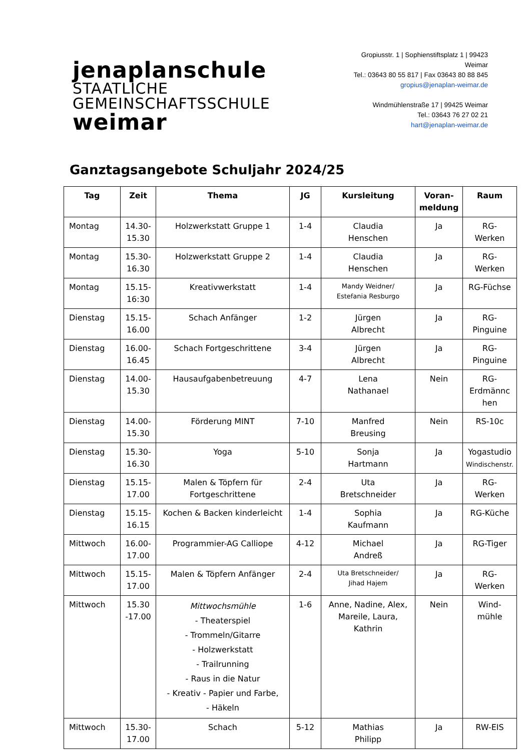jenaplanschule STAATLICHE
GEMEINSCHAFTSSCHULE weimar
Gropiusstr. 1 | Sophienstiftsplatz 1 | 99423 Weimar
Tel.: 03643 80 55 817 | Fax 03643 80 88 845
gropius@jenaplan-weimar.de
Windmühlenstraße 17 | 99425 Weimar
Tel.: 03643 76 27 02 21
hart@jenaplan-weimar.de
Ganztagsangebote Schuljahr 2024/25
| Tag | Zeit | Thema | JG | Kursleitung | Voran- meldung | Raum |
| --- | --- | --- | --- | --- | --- | --- |
| Montag | 14.30- 15.30 | Holzwerkstatt Gruppe 1 | 1-4 | Claudia Henschen | Ja | RG- Werken |
| Montag | 15.30- 16.30 | Holzwerkstatt Gruppe 2 | 1-4 | Claudia Henschen | Ja | RG- Werken |
| Montag | 15.15- 16:30 | Kreativwerkstatt | 1-4 | Mandy Weidner/ Estefania Resburgo | Ja | RG-Füchse |
| Dienstag | 15.15- 16.00 | Schach Anfänger | 1-2 | Jürgen Albrecht | Ja | RG- Pinguine |
| Dienstag | 16.00- 16.45 | Schach Fortgeschrittene | 3-4 | Jürgen Albrecht | Ja | RG- Pinguine |
| Dienstag | 14.00- 15.30 | Hausaufgabenbetreuung | 4-7 | Lena Nathanael | Nein | RG- Erdmännc hen |
| Dienstag | 14.00- 15.30 | Förderung MINT | 7-10 | Manfred Breusing | Nein | RS-10c |
| Dienstag | 15.30- 16.30 | Yoga | 5-10 | Sonja Hartmann | Ja | Yogastudio Windischenstr. |
| Dienstag | 15.15- 17.00 | Malen & Töpfern für Fortgeschrittene | 2-4 | Uta Bretschneider | Ja | RG- Werken |
| Dienstag | 15.15- 16.15 | Kochen & Backen kinderleicht | 1-4 | Sophia Kaufmann | Ja | RG-Küche |
| Mittwoch | 16.00- 17.00 | Programmier-AG Calliope | 4-12 | Michael Andreß | Ja | RG-Tiger |
| Mittwoch | 15.15- 17.00 | Malen & Töpfern Anfänger | 2-4 | Uta Bretschneider/ Jihad Hajem | Ja | RG- Werken |
| Mittwoch | 15.30 -17.00 | Mittwochsmühle - Theaterspiel - Trommeln/Gitarre - Holzwerkstatt - Trailrunning - Raus in die Natur - Kreativ - Papier und Farbe, - Häkeln | 1-6 | Anne, Nadine, Alex, Mareile, Laura, Kathrin | Nein | Wind- mühle |
| Mittwoch | 15.30- 17.00 | Schach | 5-12 | Mathias Philipp | Ja | RW-EIS |